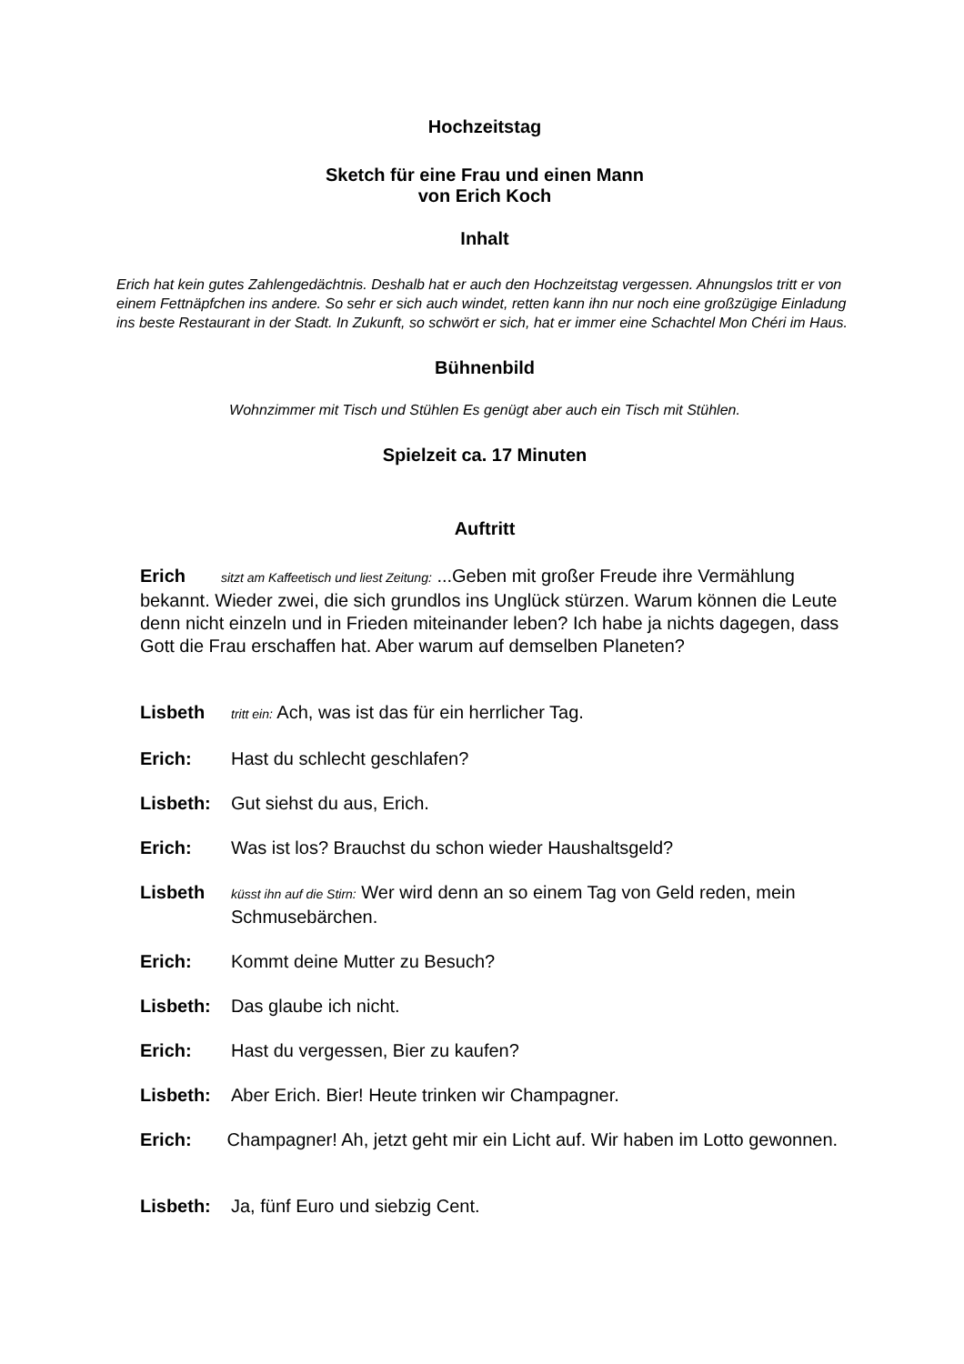Hochzeitstag
Sketch für eine Frau und einen Mann
von Erich Koch
Inhalt
Erich hat kein gutes Zahlengedächtnis. Deshalb hat er auch den Hochzeitstag vergessen. Ahnungslos tritt er von einem Fettnäpfchen ins andere. So sehr er sich auch windet, retten kann ihn nur noch eine großzügige Einladung ins beste Restaurant in der Stadt. In Zukunft, so schwört er sich, hat er immer eine Schachtel Mon Chéri im Haus.
Bühnenbild
Wohnzimmer mit Tisch und Stühlen Es genügt aber auch ein Tisch mit Stühlen.
Spielzeit ca. 17 Minuten
Auftritt
Erich sitzt am Kaffeetisch und liest Zeitung: ...Geben mit großer Freude ihre Vermählung bekannt. Wieder zwei, die sich grundlos ins Unglück stürzen. Warum können die Leute denn nicht einzeln und in Frieden miteinander leben? Ich habe ja nichts dagegen, dass Gott die Frau erschaffen hat. Aber warum auf demselben Planeten?
Lisbeth tritt ein: Ach, was ist das für ein herrlicher Tag.
Erich: Hast du schlecht geschlafen?
Lisbeth: Gut siehst du aus, Erich.
Erich: Was ist los? Brauchst du schon wieder Haushaltsgeld?
Lisbeth küsst ihn auf die Stirn: Wer wird denn an so einem Tag von Geld reden, mein Schmusebärchen.
Erich: Kommt deine Mutter zu Besuch?
Lisbeth: Das glaube ich nicht.
Erich: Hast du vergessen, Bier zu kaufen?
Lisbeth: Aber Erich. Bier! Heute trinken wir Champagner.
Erich: Champagner! Ah, jetzt geht mir ein Licht auf. Wir haben im Lotto gewonnen.
Lisbeth: Ja, fünf Euro und siebzig Cent.